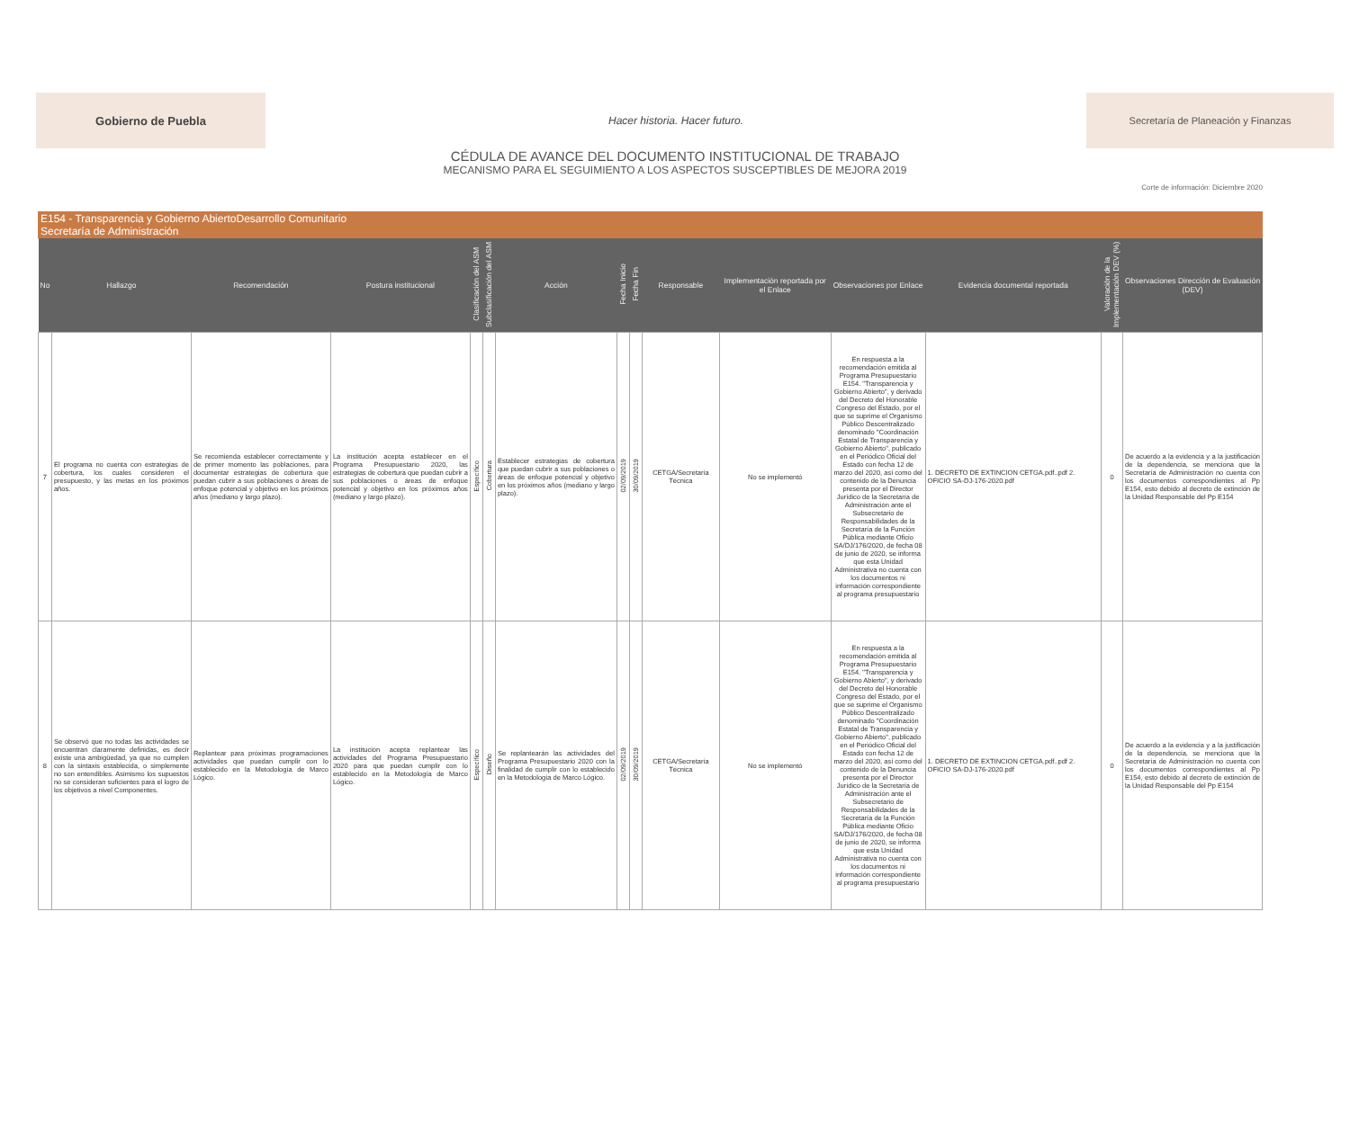Gobierno de Puebla
Hacer historia. Hacer futuro.
Secretaría de Planeación y Finanzas
CÉDULA DE AVANCE DEL DOCUMENTO INSTITUCIONAL DE TRABAJO
MECANISMO PARA EL SEGUIMIENTO A LOS ASPECTOS SUSCEPTIBLES DE MEJORA 2019
Corte de información: Diciembre 2020
E154 - Transparencia y Gobierno AbiertoDesarrollo Comunitario
Secretaría de Administración
| No | Hallazgo | Recomendación | Postura institucional | Clasificación del ASM | Subclasificación del ASM | Acción | Fecha Inicio | Fecha Fin | Responsable | Implementación reportada por el Enlace | Observaciones por Enlace | Evidencia documental reportada | Valoración de la Implementación DEV (%) | Observaciones Dirección de Evaluación (DEV) |
| --- | --- | --- | --- | --- | --- | --- | --- | --- | --- | --- | --- | --- | --- | --- |
| 7 | El programa no cuenta con estrategias de cobertura, los cuales consideren el presupuesto, y las metas en los próximos años. | Se recomienda establecer correctamente y de primer momento las poblaciones, para documentar estrategias de cobertura que puedan cubrir a sus poblaciones o áreas de enfoque potencial y objetivo en los próximos años (mediano y largo plazo). | La institución acepta establecer en el Programa Presupuestario 2020, las estrategias de cobertura que puedan cubrir a sus poblaciones o áreas de enfoque potencial y objetivo en los próximos años (mediano y largo plazo). | Específico | Cobertura | Establecer estrategias de cobertura que puedan cubrir a sus poblaciones o áreas de enfoque potencial y objetivo en los próximos años (mediano y largo plazo). | 02/09/2019 | 30/09/2019 | CETGA/Secretaría Técnica | No se implementó | En respuesta a la recomendación emitida al Programa Presupuestario E154. "Transparencia y Gobierno Abierto", y derivado del Decreto del Honorable Congreso del Estado, por el que se suprime el Organismo Público Descentralizado denominado "Coordinación Estatal de Transparencia y Gobierno Abierto", publicado en el Periódico Oficial del Estado con fecha 12 de marzo del 2020, así como del contenido de la Denuncia presenta por el Director Jurídico de la Secretaría de Administración ante el Subsecretario de Responsabilidades de la Secretaría de la Función Pública mediante Oficio SA/DJ/176/2020, de fecha 08 de junio de 2020, se informa que esta Unidad Administrativa no cuenta con los documentos ni información correspondiente al programa presupuestario | 1. DECRETO DE EXTINCION CETGA.pdf..pdf 2. OFICIO SA-DJ-176-2020.pdf | 0 | De acuerdo a la evidencia y a la justificación de la dependencia, se menciona que la Secretaría de Administración no cuenta con los documentos correspondientes al Pp E154, esto debido al decreto de extinción de la Unidad Responsable del Pp E154 |
| 8 | Se observó que no todas las actividades se encuentran claramente definidas, es decir existe una ambigüedad, ya que no cumplen con la sintaxis establecida, o simplemente no son entendibles. Asimismo los supuestos no se consideran suficientes para el logro de los objetivos a nivel Componentes. | Replantear para próximas programaciones actividades que puedan cumplir con lo establecido en la Metodología de Marco Lógico. | La institución acepta replantear las actividades del Programa Presupuestario 2020 para que puedan cumplir con lo establecido en la Metodología de Marco Lógico. | Específico | Diseño | Se replantearán las actividades del Programa Presupuestario 2020 con la finalidad de cumplir con lo establecido en la Metodología de Marco Lógico. | 02/09/2019 | 30/09/2019 | CETGA/Secretaría Técnica | No se implementó | En respuesta a la recomendación emitida al Programa Presupuestario E154. "Transparencia y Gobierno Abierto", y derivado del Decreto del Honorable Congreso del Estado, por el que se suprime el Organismo Público Descentralizado denominado "Coordinación Estatal de Transparencia y Gobierno Abierto", publicado en el Periódico Oficial del Estado con fecha 12 de marzo del 2020, así como del contenido de la Denuncia presenta por el Director Jurídico de la Secretaría de Administración ante el Subsecretario de Responsabilidades de la Secretaría de la Función Pública mediante Oficio SA/DJ/176/2020, de fecha 08 de junio de 2020, se informa que esta Unidad Administrativa no cuenta con los documentos ni información correspondiente al programa presupuestario | 1. DECRETO DE EXTINCION CETGA.pdf..pdf 2. OFICIO SA-DJ-176-2020.pdf | 0 | De acuerdo a la evidencia y a la justificación de la dependencia, se menciona que la Secretaría de Administración no cuenta con los documentos correspondientes al Pp E154, esto debido al decreto de extinción de la Unidad Responsable del Pp E154 |